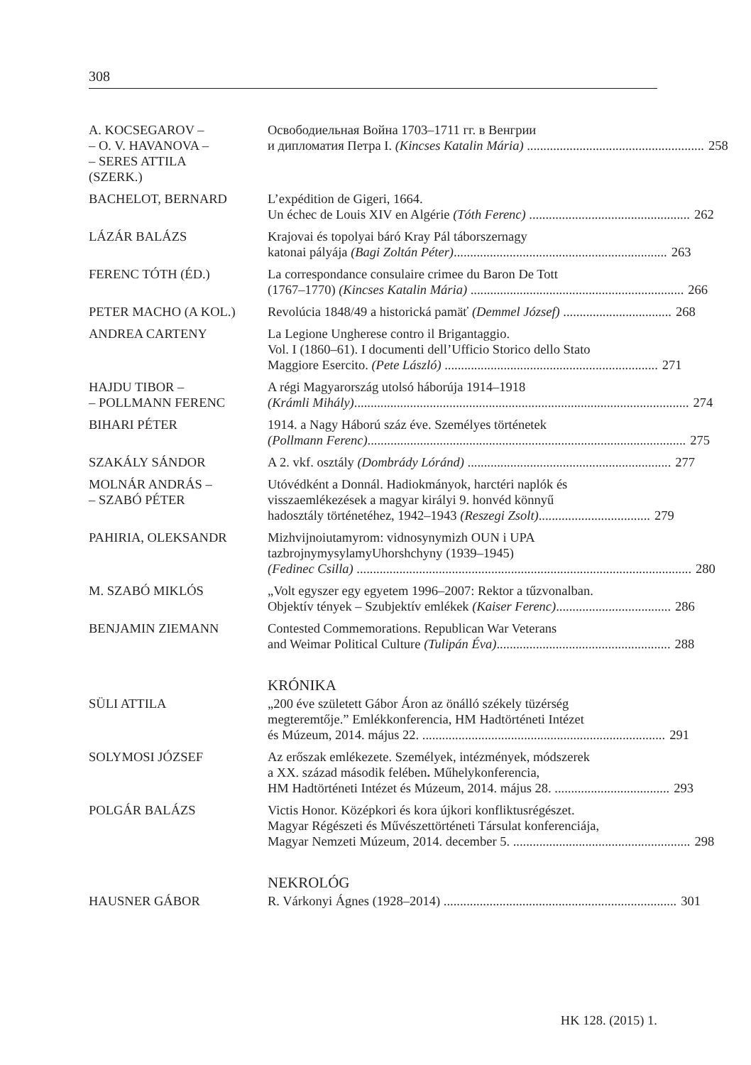308
A. KOCSEGAROV –
– O. V. HAVANOVA –
– SERES ATTILA
(SZERK.)
Освободиельная Война 1703–1711 гг. в Венгрии
и дипломатия Петра I. (Kincses Katalin Mária) ...................................................... 258
BACHELOT, BERNARD L’expédition de Gigeri, 1664.
Un échec de Louis XIV en Algérie (Tóth Ferenc) ................................................. 262
LÁZÁR BALÁZS Krajovai és topolyai báró Kray Pál táborszernagy
katonai pályája (Bagi Zoltán Péter)................................................................. 263
FERENC TÓTH (ÉD.) La correspondance consulaire crimee du Baron De Tott
(1767–1770) (Kincses Katalin Mária) ................................................................. 266
PETER MACHO (A KOL.) Revolúcia 1848/49 a historická pamäť (Demmel József) ................................. 268
ANDREA CARTENY La Legione Ungherese contro il Brigantaggio.
Vol. I (1860–61). I documenti dell’Ufficio Storico dello Stato
Maggiore Esercito. (Pete László) ................................................................. 271
HAJDU TIBOR –
– POLLMANN FERENC
A régi Magyarország utolsó háborúja 1914–1918
(Krámli Mihály)...................................................................................................... 274
BIHARI PÉTER 1914. a Nagy Háború száz éve. Személyes történetek
(Pollmann Ferenc)................................................................................................. 275
SZAKÁLY SÁNDOR A 2. vkf. osztály (Dombrády Lóránd) .............................................................. 277
MOLNÁR ANDRÁS –
– SZABÓ PÉTER
Utóvédként a Donnál. Hadiokmányok, harctéri naplók és
visszaemlékezések a magyar királyi 9. honvéd könnyű
hadosztály történetéhez, 1942–1943 (Reszegi Zsolt).................................. 279
PAHIRIA, OLEKSANDR Mizhvijnoiutamyrom: vidnosynymizh OUN i UPA
tazbrojnymysylamyUhorshchyny (1939–1945)
(Fedinec Csilla) ...................................................................................................... 280
M. SZABÓ MIKLÓS „Volt egyszer egy egyetem 1996–2007: Rektor a tűzvonalban.
Objektív tények – Szubjektív emlékek (Kaiser Ferenc)................................... 286
BENJAMIN ZIEMANN Contested Commemorations. Republican War Veterans
and Weimar Political Culture (Tulipán Éva)..................................................... 288
KRÓNIKA
SÜLI ATTILA „200 éve született Gábor Áron az önálló székely tüzérség
megteremtője.” Emlékkonferencia, HM Hadtörténeti Intézet
és Múzeum, 2014. május 22. .......................................................................... 291
SOLYMOSI JÓZSEF Az erőszak emlékezete. Személyek, intézmények, módszerek
a XX. század második felében. Műhelykonferencia,
HM Hadtörténeti Intézet és Múzeum, 2014. május 28. ................................... 293
POLGÁR BALÁZS Victis Honor. Középkori és kora újkori konfliktusrégészet.
Magyar Régészeti és Művészettörténeti Társulat konferenciája,
Magyar Nemzeti Múzeum, 2014. december 5. ...................................................... 298
NEKROLÓG
HAUSNER GÁBOR R. Várkonyi Ágnes (1928–2014) ....................................................................... 301
HK 128. (2015) 1.